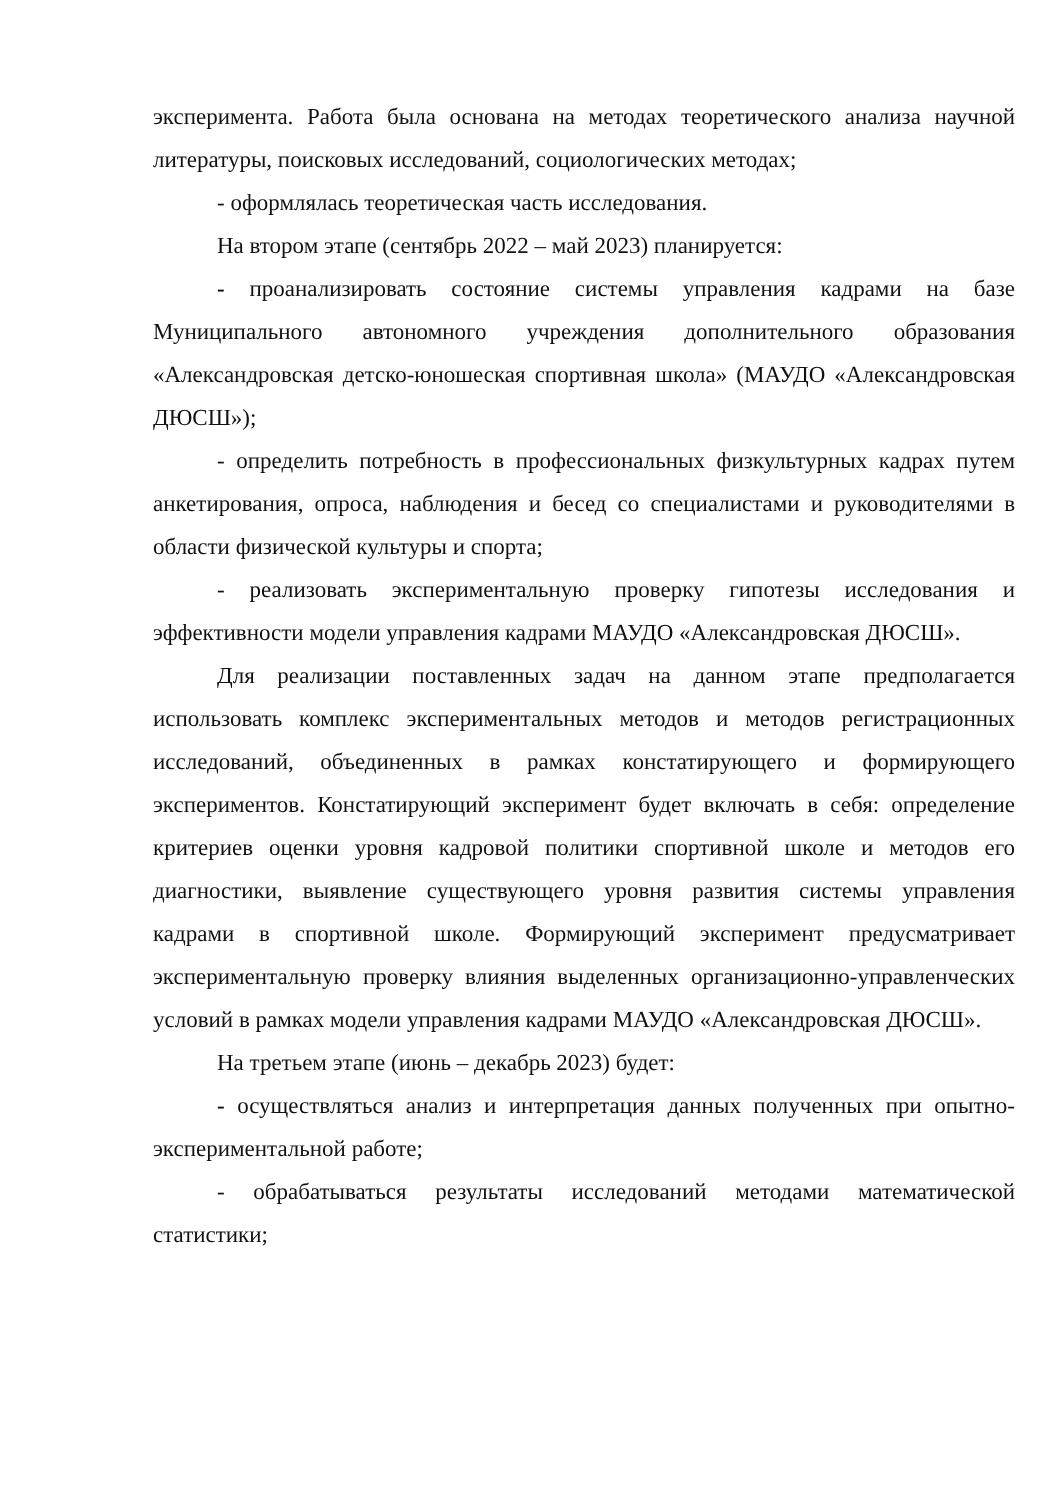эксперимента. Работа была основана на методах теоретического анализа научной литературы, поисковых исследований, социологических методах;
- оформлялась теоретическая часть исследования.
На втором этапе (сентябрь 2022 – май 2023) планируется:
- проанализировать состояние системы управления кадрами на базе Муниципального автономного учреждения дополнительного образования «Александровская детско-юношеская спортивная школа» (МАУДО «Александровская ДЮСШ»);
- определить потребность в профессиональных физкультурных кадрах путем анкетирования, опроса, наблюдения и бесед со специалистами и руководителями в области физической культуры и спорта;
- реализовать экспериментальную проверку гипотезы исследования и эффективности модели управления кадрами МАУДО «Александровская ДЮСШ».
Для реализации поставленных задач на данном этапе предполагается использовать комплекс экспериментальных методов и методов регистрационных исследований, объединенных в рамках констатирующего и формирующего экспериментов. Констатирующий эксперимент будет включать в себя: определение критериев оценки уровня кадровой политики спортивной школе и методов его диагностики, выявление существующего уровня развития системы управления кадрами в спортивной школе. Формирующий эксперимент предусматривает экспериментальную проверку влияния выделенных организационно-управленческих условий в рамках модели управления кадрами МАУДО «Александровская ДЮСШ».
На третьем этапе (июнь – декабрь 2023) будет:
- осуществляться анализ и интерпретация данных полученных при опытно-экспериментальной работе;
- обрабатываться результаты исследований методами математической статистики;